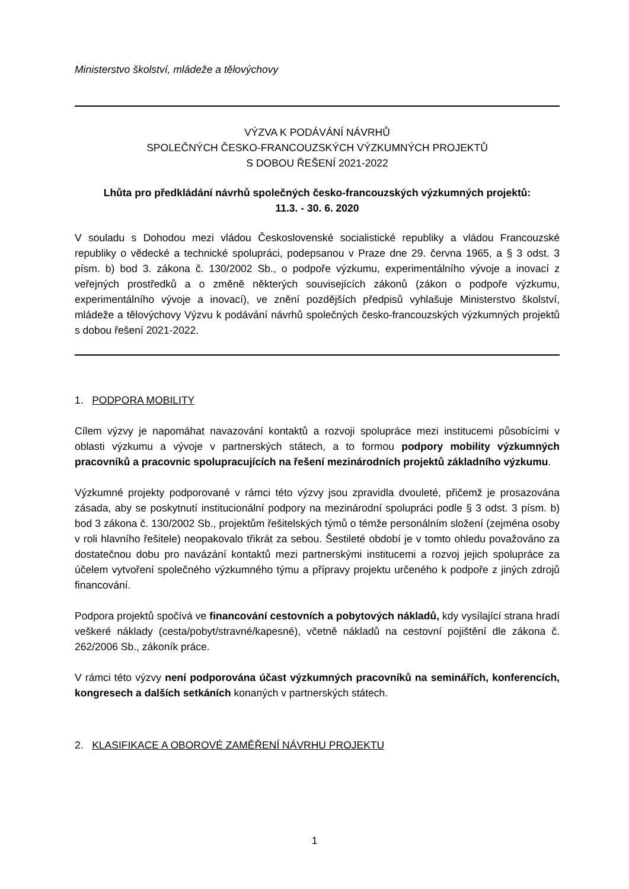Ministerstvo školství, mládeže a tělovýchovy
VÝZVA K PODÁVÁNÍ NÁVRHŮ
SPOLEČNÝCH ČESKO-FRANCOUZSKÝCH VÝZKUMNÝCH PROJEKTŮ
S DOBOU ŘEŠENÍ 2021-2022
Lhůta pro předkládání návrhů společných česko-francouzských výzkumných projektů:
11.3. - 30. 6. 2020
V souladu s Dohodou mezi vládou Československé socialistické republiky a vládou Francouzské republiky o vědecké a technické spolupráci, podepsanou v Praze dne 29. června 1965, a § 3 odst. 3 písm. b) bod 3. zákona č. 130/2002 Sb., o podpoře výzkumu, experimentálního vývoje a inovací z veřejných prostředků a o změně některých souvisejících zákonů (zákon o podpoře výzkumu, experimentálního vývoje a inovací), ve znění pozdějších předpisů vyhlašuje Ministerstvo školství, mládeže a tělovýchovy Výzvu k podávání návrhů společných česko-francouzských výzkumných projektů s dobou řešení 2021-2022.
1. PODPORA MOBILITY
Cílem výzvy je napomáhat navazování kontaktů a rozvoji spolupráce mezi institucemi působícími v oblasti výzkumu a vývoje v partnerských státech, a to formou podpory mobility výzkumných pracovníků a pracovnic spolupracujících na řešení mezinárodních projektů základního výzkumu.
Výzkumné projekty podporované v rámci této výzvy jsou zpravidla dvouleté, přičemž je prosazována zásada, aby se poskytnutí institucionální podpory na mezinárodní spolupráci podle § 3 odst. 3 písm. b) bod 3 zákona č. 130/2002 Sb., projektům řešitelských týmů o témže personálním složení (zejména osoby v roli hlavního řešitele) neopakovalo třikrát za sebou. Šestileté období je v tomto ohledu považováno za dostatečnou dobu pro navázání kontaktů mezi partnerskými institucemi a rozvoj jejich spolupráce za účelem vytvoření společného výzkumného týmu a přípravy projektu určeného k podpoře z jiných zdrojů financování.
Podpora projektů spočívá ve financování cestovních a pobytových nákladů, kdy vysílající strana hradí veškeré náklady (cesta/pobyt/stravné/kapesné), včetně nákladů na cestovní pojištění dle zákona č. 262/2006 Sb., zákoník práce.
V rámci této výzvy není podporována účast výzkumných pracovníků na seminářích, konferencích, kongresech a dalších setkáních konaných v partnerských státech.
2. KLASIFIKACE A OBOROVÉ ZAMĚŘENÍ NÁVRHU PROJEKTU
1